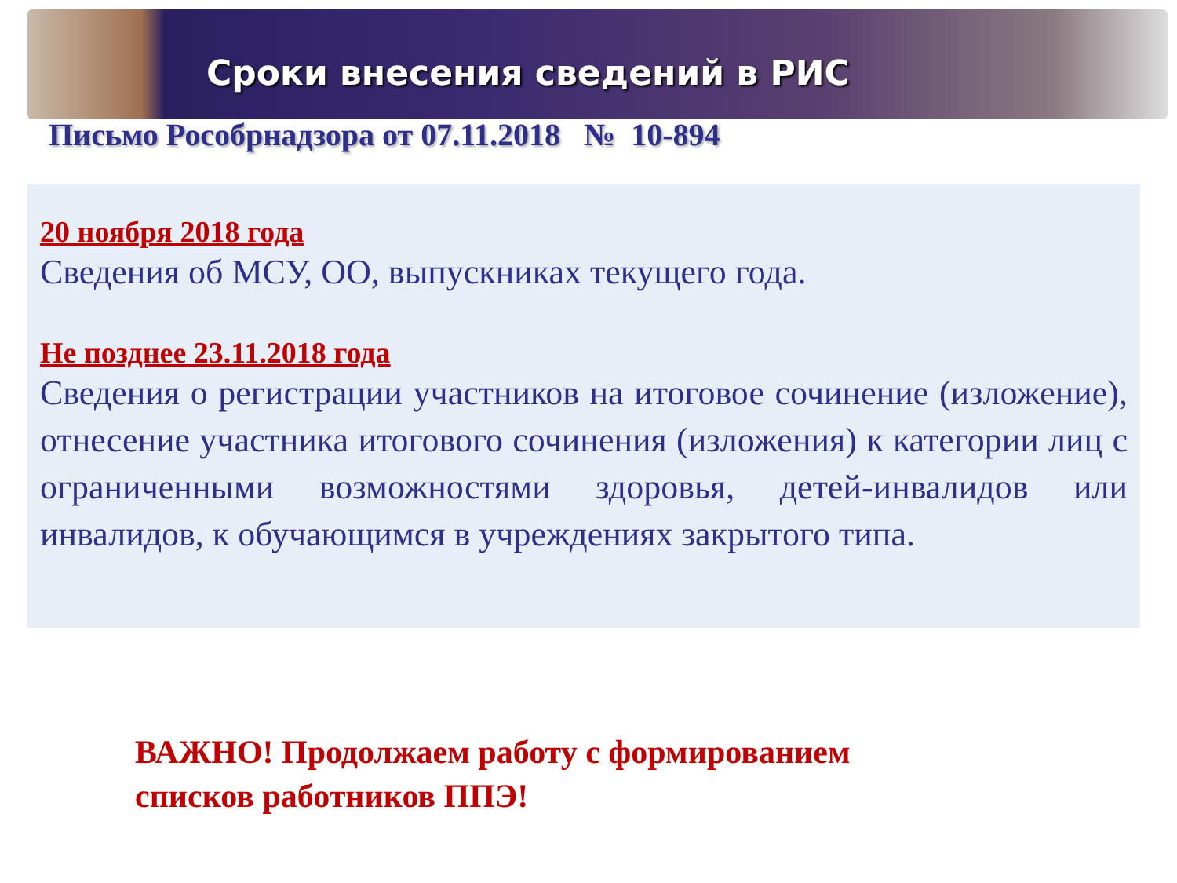Сроки внесения сведений в РИС
Письмо Рособрнадзора от 07.11.2018 № 10-894
20 ноября 2018 года
Сведения об МСУ, ОО, выпускниках текущего года.
Не позднее 23.11.2018 года
Сведения о регистрации участников на итоговое сочинение (изложение), отнесение участника итогового сочинения (изложения) к категории лиц с ограниченными возможностями здоровья, детей-инвалидов или инвалидов, к обучающимся в учреждениях закрытого типа.
ВАЖНО! Продолжаем работу с формированием
списков работников ППЭ!